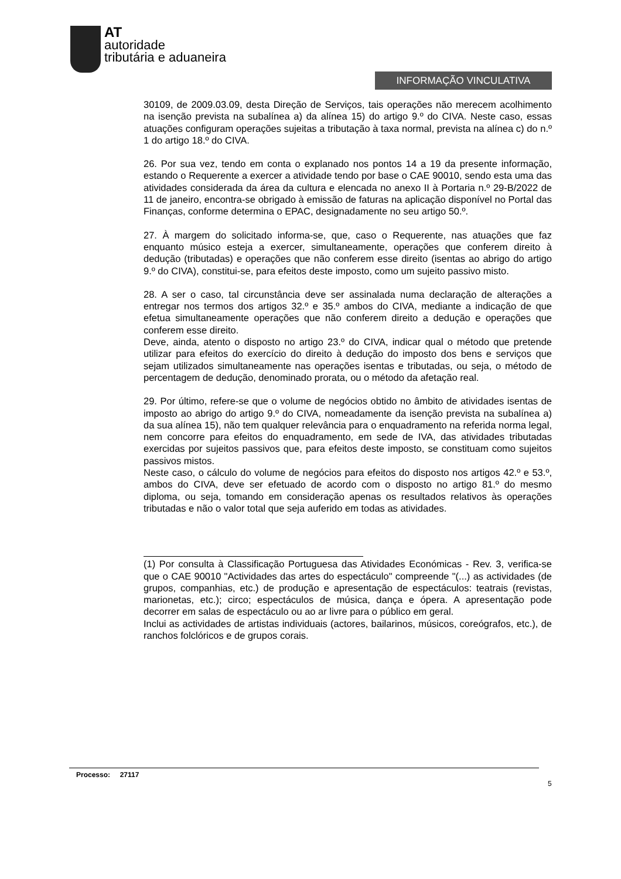AT
autoridade
tributária e aduaneira
INFORMAÇÃO VINCULATIVA
30109, de 2009.03.09, desta Direção de Serviços, tais operações não merecem acolhimento na isenção prevista na subalínea a) da alínea 15) do artigo 9.º do CIVA. Neste caso, essas atuações configuram operações sujeitas a tributação à taxa normal, prevista na alínea c) do n.º 1 do artigo 18.º do CIVA.
26. Por sua vez, tendo em conta o explanado nos pontos 14 a 19 da presente informação, estando o Requerente a exercer a atividade tendo por base o CAE 90010, sendo esta uma das atividades considerada da área da cultura e elencada no anexo II à Portaria n.º 29-B/2022 de 11 de janeiro, encontra-se obrigado à emissão de faturas na aplicação disponível no Portal das Finanças, conforme determina o EPAC, designadamente no seu artigo 50.º.
27. À margem do solicitado informa-se, que, caso o Requerente, nas atuações que faz enquanto músico esteja a exercer, simultaneamente, operações que conferem direito à dedução (tributadas) e operações que não conferem esse direito (isentas ao abrigo do artigo 9.º do CIVA), constitui-se, para efeitos deste imposto, como um sujeito passivo misto.
28. A ser o caso, tal circunstância deve ser assinalada numa declaração de alterações a entregar nos termos dos artigos 32.º e 35.º ambos do CIVA, mediante a indicação de que efetua simultaneamente operações que não conferem direito a dedução e operações que conferem esse direito.
Deve, ainda, atento o disposto no artigo 23.º do CIVA, indicar qual o método que pretende utilizar para efeitos do exercício do direito à dedução do imposto dos bens e serviços que sejam utilizados simultaneamente nas operações isentas e tributadas, ou seja, o método de percentagem de dedução, denominado prorata, ou o método da afetação real.
29. Por último, refere-se que o volume de negócios obtido no âmbito de atividades isentas de imposto ao abrigo do artigo 9.º do CIVA, nomeadamente da isenção prevista na subalínea a) da sua alínea 15), não tem qualquer relevância para o enquadramento na referida norma legal, nem concorre para efeitos do enquadramento, em sede de IVA, das atividades tributadas exercidas por sujeitos passivos que, para efeitos deste imposto, se constituam como sujeitos passivos mistos.
Neste caso, o cálculo do volume de negócios para efeitos do disposto nos artigos 42.º e 53.º, ambos do CIVA, deve ser efetuado de acordo com o disposto no artigo 81.º do mesmo diploma, ou seja, tomando em consideração apenas os resultados relativos às operações tributadas e não o valor total que seja auferido em todas as atividades.
(1) Por consulta à Classificação Portuguesa das Atividades Económicas - Rev. 3, verifica-se que o CAE 90010 "Actividades das artes do espectáculo" compreende "(...) as actividades (de grupos, companhias, etc.) de produção e apresentação de espectáculos: teatrais (revistas, marionetas, etc.); circo; espectáculos de música, dança e ópera. A apresentação pode decorrer em salas de espectáculo ou ao ar livre para o público em geral.
Inclui as actividades de artistas individuais (actores, bailarinos, músicos, coreógrafos, etc.), de ranchos folclóricos e de grupos corais.
Processo: 27117
5